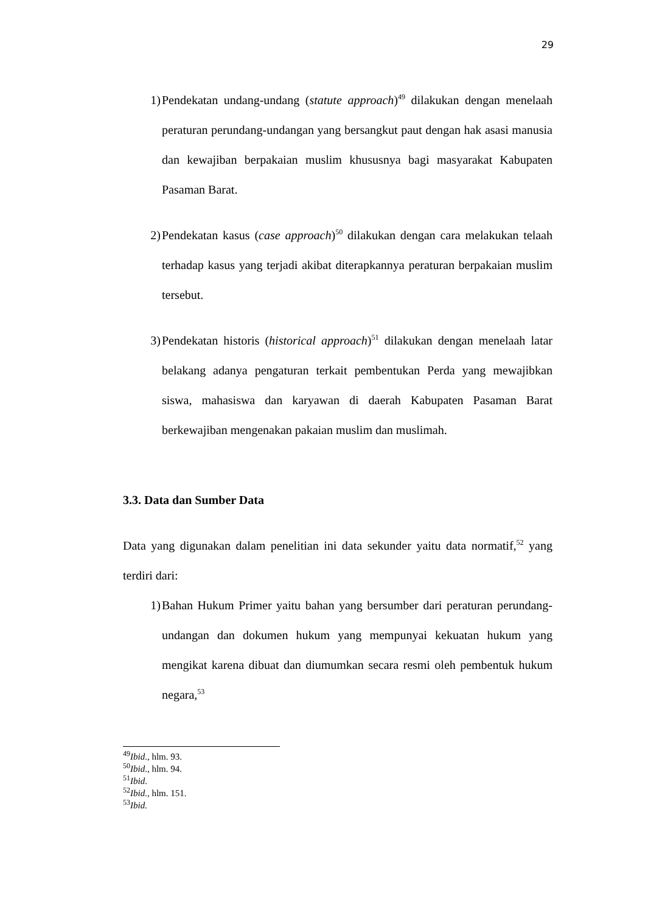29
1) Pendekatan undang-undang (statute approach)<sup>49</sup> dilakukan dengan menelaah peraturan perundang-undangan yang bersangkut paut dengan hak asasi manusia dan kewajiban berpakaian muslim khususnya bagi masyarakat Kabupaten Pasaman Barat.
2) Pendekatan kasus (case approach)<sup>50</sup> dilakukan dengan cara melakukan telaah terhadap kasus yang terjadi akibat diterapkannya peraturan berpakaian muslim tersebut.
3) Pendekatan historis (historical approach)<sup>51</sup> dilakukan dengan menelaah latar belakang adanya pengaturan terkait pembentukan Perda yang mewajibkan siswa, mahasiswa dan karyawan di daerah Kabupaten Pasaman Barat berkewajiban mengenakan pakaian muslim dan muslimah.
3.3. Data dan Sumber Data
Data yang digunakan dalam penelitian ini data sekunder yaitu data normatif,<sup>52</sup> yang terdiri dari:
1) Bahan Hukum Primer yaitu bahan yang bersumber dari peraturan perundang-undangan dan dokumen hukum yang mempunyai kekuatan hukum yang mengikat karena dibuat dan diumumkan secara resmi oleh pembentuk hukum negara,<sup>53</sup>
<sup>49</sup> Ibid., hlm. 93.
<sup>50</sup> Ibid., hlm. 94.
<sup>51</sup> Ibid.
<sup>52</sup> Ibid., hlm. 151.
<sup>53</sup> Ibid.